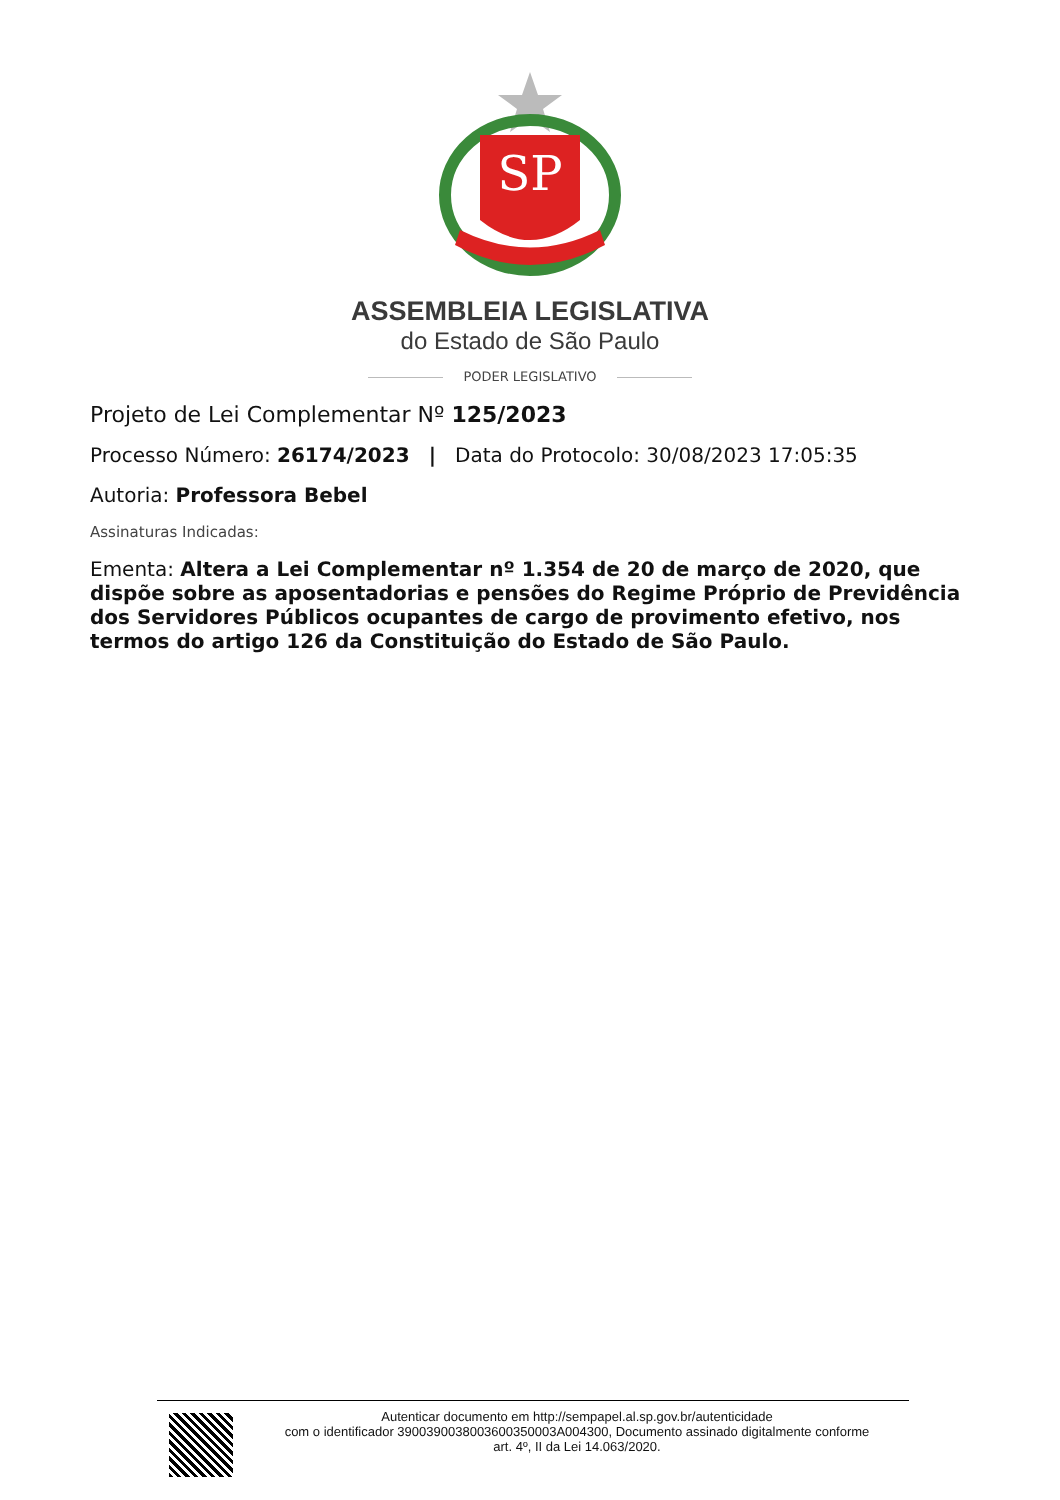SP
ASSEMBLEIA LEGISLATIVA
do Estado de São Paulo
PODER LEGISLATIVO
Projeto de Lei Complementar Nº 125/2023
Processo Número: 26174/2023 | Data do Protocolo: 30/08/2023 17:05:35
Autoria: Professora Bebel
Assinaturas Indicadas:
Ementa: Altera a Lei Complementar nº 1.354 de 20 de março de 2020, que dispõe sobre as aposentadorias e pensões do Regime Próprio de Previdência dos Servidores Públicos ocupantes de cargo de provimento efetivo, nos termos do artigo 126 da Constituição do Estado de São Paulo.
Autenticar documento em http://sempapel.al.sp.gov.br/autenticidade
com o identificador 3900390038003600350003A004300, Documento assinado digitalmente conforme
art. 4º, II da Lei 14.063/2020.